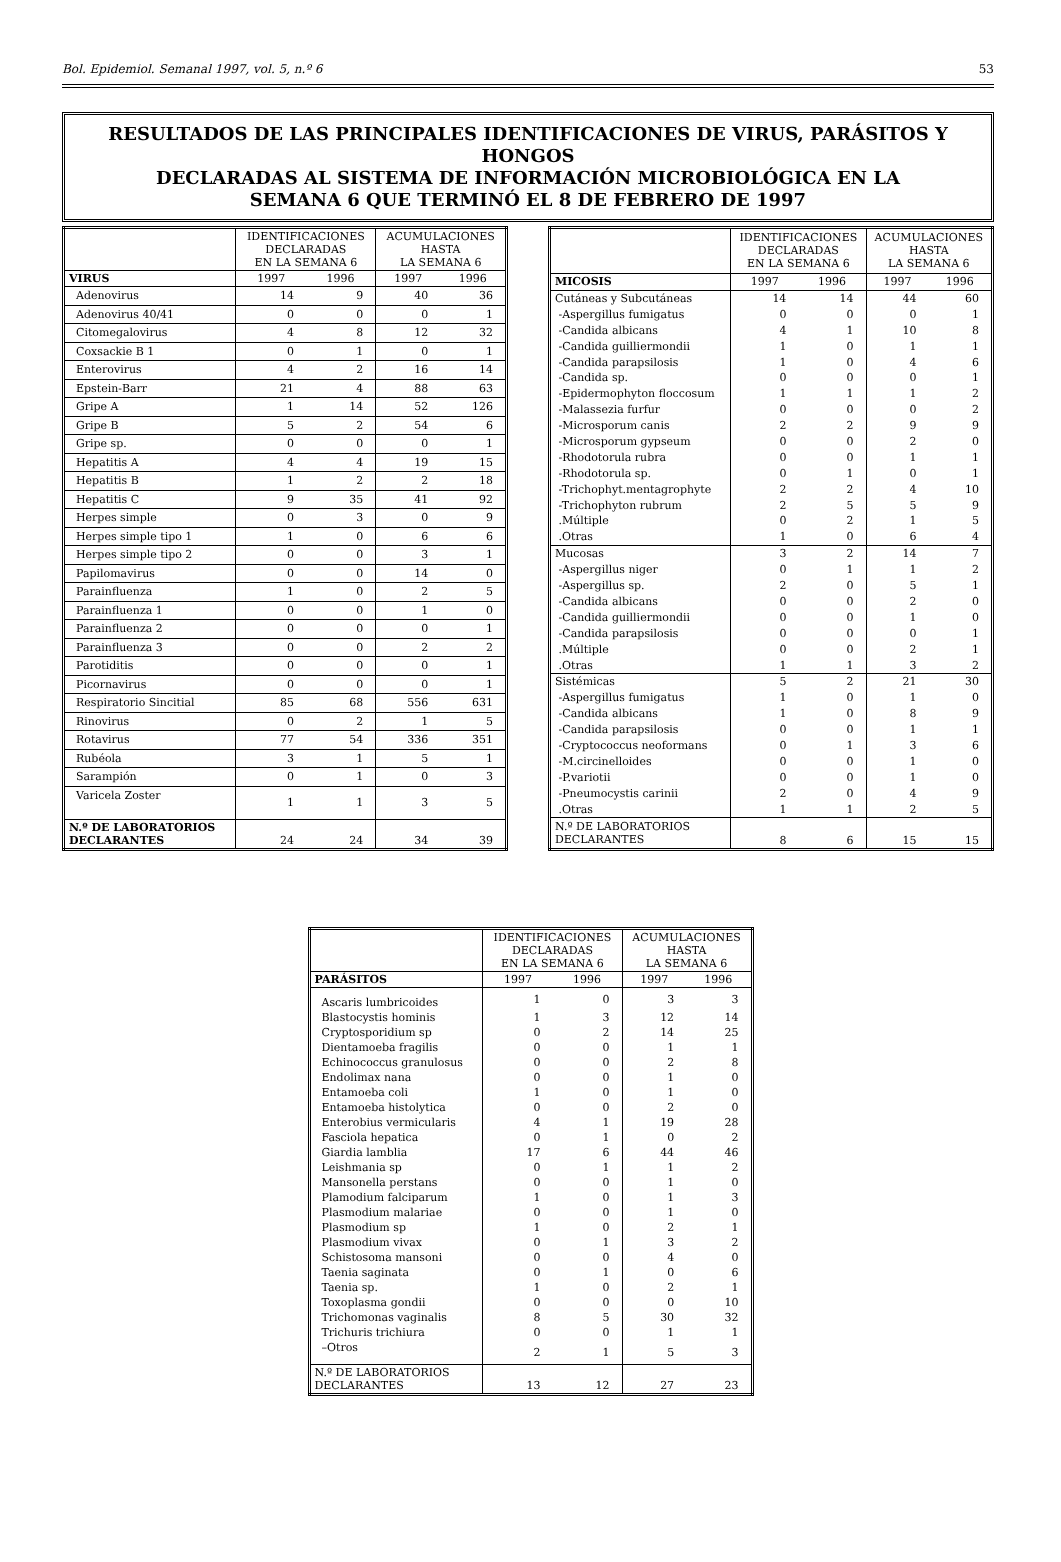Bol. Epidemiol. Semanal 1997, vol. 5, n.º 6 53
RESULTADOS DE LAS PRINCIPALES IDENTIFICACIONES DE VIRUS, PARÁSITOS Y HONGOS
DECLARADAS AL SISTEMA DE INFORMACIÓN MICROBIOLÓGICA EN LA
SEMANA 6 QUE TERMINÓ EL 8 DE FEBRERO DE 1997
| | IDENTIFICACIONES DECLARADAS EN LA SEMANA 6 | | ACUMULACIONES HASTA LA SEMANA 6 | |
| --- | --- | --- | --- | --- |
| VIRUS | 1997 | 1996 | 1997 | 1996 |
| Adenovirus | 14 | 9 | 40 | 36 |
| Adenovirus 40/41 | 0 | 0 | 0 | 1 |
| Citomegalovirus | 4 | 8 | 12 | 32 |
| Coxsackie B 1 | 0 | 1 | 0 | 1 |
| Enterovirus | 4 | 2 | 16 | 14 |
| Epstein-Barr | 21 | 4 | 88 | 63 |
| Gripe A | 1 | 14 | 52 | 126 |
| Gripe B | 5 | 2 | 54 | 6 |
| Gripe sp. | 0 | 0 | 0 | 1 |
| Hepatitis A | 4 | 4 | 19 | 15 |
| Hepatitis B | 1 | 2 | 2 | 18 |
| Hepatitis C | 9 | 35 | 41 | 92 |
| Herpes simple | 0 | 3 | 0 | 9 |
| Herpes simple tipo 1 | 1 | 0 | 6 | 6 |
| Herpes simple tipo 2 | 0 | 0 | 3 | 1 |
| Papilomavirus | 0 | 0 | 14 | 0 |
| Parainfluenza | 1 | 0 | 2 | 5 |
| Parainfluenza 1 | 0 | 0 | 1 | 0 |
| Parainfluenza 2 | 0 | 0 | 0 | 1 |
| Parainfluenza 3 | 0 | 0 | 2 | 2 |
| Parotiditis | 0 | 0 | 0 | 1 |
| Picornavirus | 0 | 0 | 0 | 1 |
| Respiratorio Sincitial | 85 | 68 | 556 | 631 |
| Rinovirus | 0 | 2 | 1 | 5 |
| Rotavirus | 77 | 54 | 336 | 351 |
| Rubéola | 3 | 1 | 5 | 1 |
| Sarampión | 0 | 1 | 0 | 3 |
| Varicela Zoster | 1 | 1 | 3 | 5 |
| N.º DE LABORATORIOS DECLARANTES | 24 | 24 | 34 | 39 |
| | IDENTIFICACIONES DECLARADAS EN LA SEMANA 6 | | ACUMULACIONES HASTA LA SEMANA 6 | |
| --- | --- | --- | --- | --- |
| MICOSIS | 1997 | 1996 | 1997 | 1996 |
| Cutáneas y Subcutáneas | 14 | 14 | 44 | 60 |
| -Aspergillus fumigatus | 0 | 0 | 0 | 1 |
| -Candida albicans | 4 | 1 | 10 | 8 |
| -Candida guilliermondii | 1 | 0 | 1 | 1 |
| -Candida parapsilosis | 1 | 0 | 4 | 6 |
| -Candida sp. | 0 | 0 | 0 | 1 |
| -Epidermophyton floccosum | 1 | 1 | 1 | 2 |
| -Malassezia furfur | 0 | 0 | 0 | 2 |
| -Microsporum canis | 2 | 2 | 9 | 9 |
| -Microsporum gypseum | 0 | 0 | 2 | 0 |
| -Rhodotorula rubra | 0 | 0 | 1 | 1 |
| -Rhodotorula sp. | 0 | 1 | 0 | 1 |
| -Trichophyt.mentagrophyte | 2 | 2 | 4 | 10 |
| -Trichophyton rubrum | 2 | 5 | 5 | 9 |
| .Múltiple | 0 | 2 | 1 | 5 |
| .Otras | 1 | 0 | 6 | 4 |
| Mucosas | 3 | 2 | 14 | 7 |
| -Aspergillus niger | 0 | 1 | 1 | 2 |
| -Aspergillus sp. | 2 | 0 | 5 | 1 |
| -Candida albicans | 0 | 0 | 2 | 0 |
| -Candida guilliermondii | 0 | 0 | 1 | 0 |
| -Candida parapsilosis | 0 | 0 | 0 | 1 |
| .Múltiple | 0 | 0 | 2 | 1 |
| .Otras | 1 | 1 | 3 | 2 |
| Sistémicas | 5 | 2 | 21 | 30 |
| -Aspergillus fumigatus | 1 | 0 | 1 | 0 |
| -Candida albicans | 1 | 0 | 8 | 9 |
| -Candida parapsilosis | 0 | 0 | 1 | 1 |
| -Cryptococcus neoformans | 0 | 1 | 3 | 6 |
| -M.circinelloides | 0 | 0 | 1 | 0 |
| -P.variotii | 0 | 0 | 1 | 0 |
| -Pneumocystis carinii | 2 | 0 | 4 | 9 |
| .Otras | 1 | 1 | 2 | 5 |
| N.º DE LABORATORIOS DECLARANTES | 8 | 6 | 15 | 15 |
| | IDENTIFICACIONES DECLARADAS EN LA SEMANA 6 | | ACUMULACIONES HASTA LA SEMANA 6 | |
| --- | --- | --- | --- | --- |
| PARÁSITOS | 1997 | 1996 | 1997 | 1996 |
| Ascaris lumbricoides | 1 | 0 | 3 | 3 |
| Blastocystis hominis | 1 | 3 | 12 | 14 |
| Cryptosporidium sp | 0 | 2 | 14 | 25 |
| Dientamoeba fragilis | 0 | 0 | 1 | 1 |
| Echinococcus granulosus | 0 | 0 | 2 | 8 |
| Endolimax nana | 0 | 0 | 1 | 0 |
| Entamoeba coli | 1 | 0 | 1 | 0 |
| Entamoeba histolytica | 0 | 0 | 2 | 0 |
| Enterobius vermicularis | 4 | 1 | 19 | 28 |
| Fasciola hepatica | 0 | 1 | 0 | 2 |
| Giardia lamblia | 17 | 6 | 44 | 46 |
| Leishmania sp | 0 | 1 | 1 | 2 |
| Mansonella perstans | 0 | 0 | 1 | 0 |
| Plamodium falciparum | 1 | 0 | 1 | 3 |
| Plasmodium malariae | 0 | 0 | 1 | 0 |
| Plasmodium sp | 1 | 0 | 2 | 1 |
| Plasmodium vivax | 0 | 1 | 3 | 2 |
| Schistosoma mansoni | 0 | 0 | 4 | 0 |
| Taenia saginata | 0 | 1 | 0 | 6 |
| Taenia sp. | 1 | 0 | 2 | 1 |
| Toxoplasma gondii | 0 | 0 | 0 | 10 |
| Trichomonas vaginalis | 8 | 5 | 30 | 32 |
| Trichuris trichiura | 0 | 0 | 1 | 1 |
| –Otros | 2 | 1 | 5 | 3 |
| N.º DE LABORATORIOS DECLARANTES | 13 | 12 | 27 | 23 |